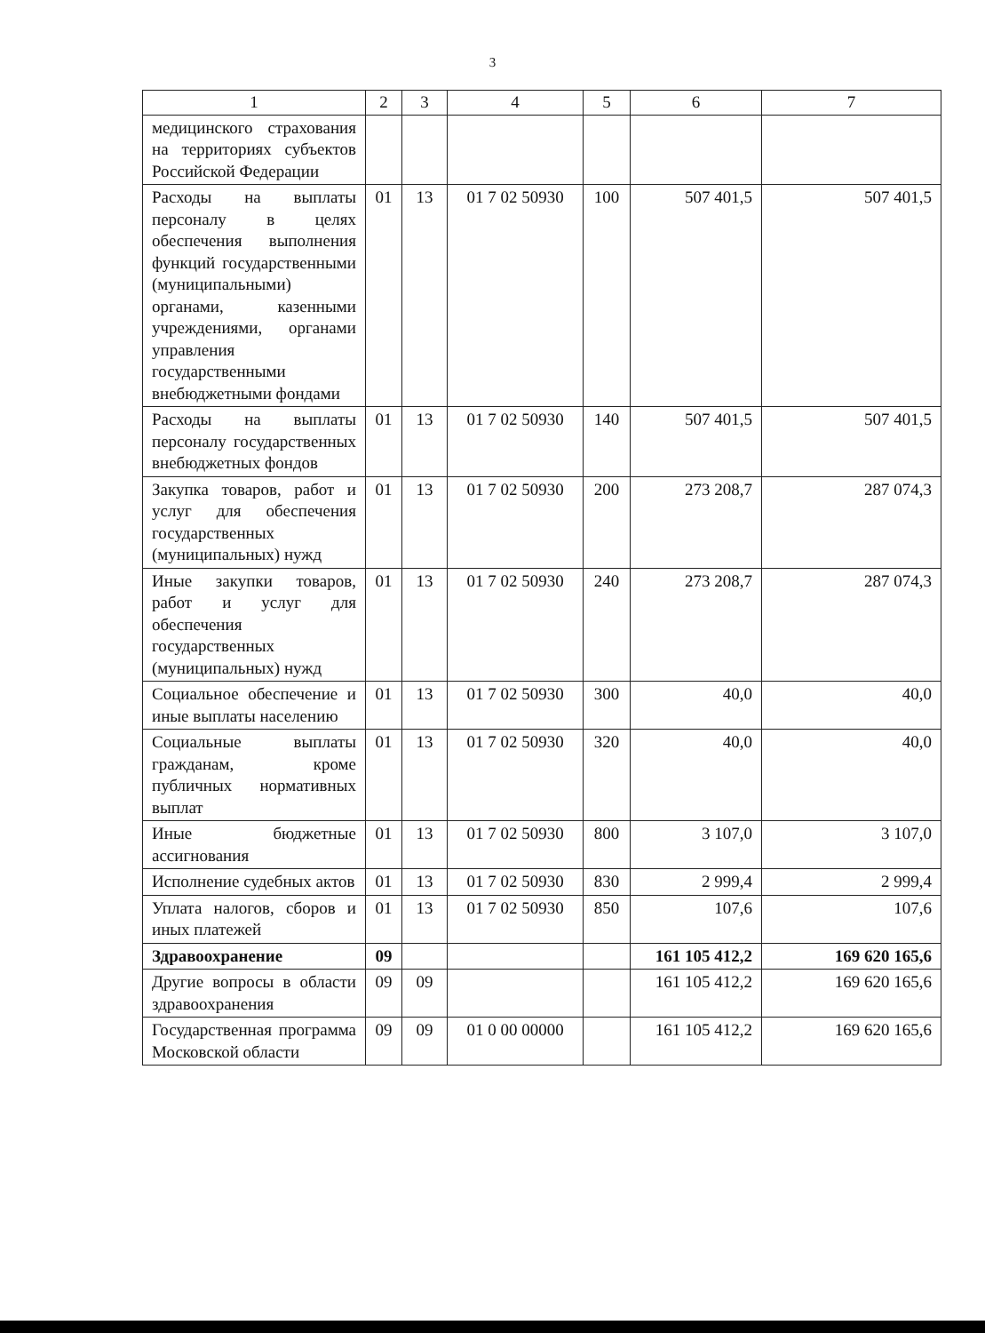3
| 1 | 2 | 3 | 4 | 5 | 6 | 7 |
| --- | --- | --- | --- | --- | --- | --- |
| медицинского страхования на территориях субъектов Российской Федерации | | | | | | |
| Расходы на выплаты персоналу в целях обеспечения выполнения функций государственными (муниципальными) органами, казенными учреждениями, органами управления государственными внебюджетными фондами | 01 | 13 | 01 7 02 50930 | 100 | 507 401,5 | 507 401,5 |
| Расходы на выплаты персоналу государственных внебюджетных фондов | 01 | 13 | 01 7 02 50930 | 140 | 507 401,5 | 507 401,5 |
| Закупка товаров, работ и услуг для обеспечения государственных (муниципальных) нужд | 01 | 13 | 01 7 02 50930 | 200 | 273 208,7 | 287 074,3 |
| Иные закупки товаров, работ и услуг для обеспечения государственных (муниципальных) нужд | 01 | 13 | 01 7 02 50930 | 240 | 273 208,7 | 287 074,3 |
| Социальное обеспечение и иные выплаты населению | 01 | 13 | 01 7 02 50930 | 300 | 40,0 | 40,0 |
| Социальные выплаты гражданам, кроме публичных нормативных выплат | 01 | 13 | 01 7 02 50930 | 320 | 40,0 | 40,0 |
| Иные бюджетные ассигнования | 01 | 13 | 01 7 02 50930 | 800 | 3 107,0 | 3 107,0 |
| Исполнение судебных актов | 01 | 13 | 01 7 02 50930 | 830 | 2 999,4 | 2 999,4 |
| Уплата налогов, сборов и иных платежей | 01 | 13 | 01 7 02 50930 | 850 | 107,6 | 107,6 |
| Здравоохранение | 09 | | | | 161 105 412,2 | 169 620 165,6 |
| Другие вопросы в области здравоохранения | 09 | 09 | | | 161 105 412,2 | 169 620 165,6 |
| Государственная программа Московской области | 09 | 09 | 01 0 00 00000 | | 161 105 412,2 | 169 620 165,6 |